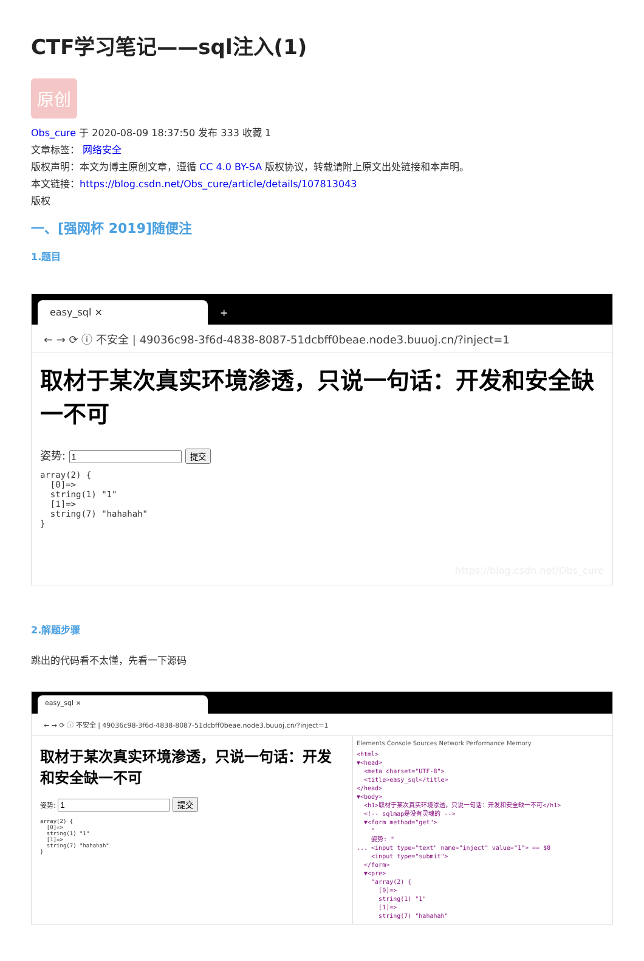CTF学习笔记——sql注入(1)
原创
Obs_cure 于 2020-08-09 18:37:50 发布 333 收藏 1
文章标签： 网络安全
版权声明：本文为博主原创文章，遵循 CC 4.0 BY-SA 版权协议，转载请附上原文出处链接和本声明。
本文链接：https://blog.csdn.net/Obs_cure/article/details/107813043
版权
一、[强网杯 2019]随便注
1.题目
easy_sql ×
+
← → ⟳ ⓘ 不安全 | 49036c98-3f6d-4838-8087-51dcbff0beae.node3.buuoj.cn/?inject=1
取材于某次真实环境渗透，只说一句话：开发和安全缺一不可
姿势: 提交
array(2) {
  [0]=>
  string(1) "1"
  [1]=>
  string(7) "hahahah"
}
https://blog.csdn.net/Obs_cure
2.解题步骤
跳出的代码看不太懂，先看一下源码
easy_sql ×
← → ⟳ ⓘ 不安全 | 49036c98-3f6d-4838-8087-51dcbff0beae.node3.buuoj.cn/?inject=1
取材于某次真实环境渗透，只说一句话：开发和安全缺一不可
姿势: 提交
array(2) {
  [0]=>
  string(1) "1"
  [1]=>
  string(7) "hahahah"
}
Elements Console Sources Network Performance Memory
<html>
▼<head>
<meta charset="UTF-8">
<title>easy_sql</title>
</head>
▼<body>
<h1>取材于某次真实环境渗透，只说一句话：开发和安全缺一不可</h1>
<!-- sqlmap是没有灵魂的 -->
▼<form method="get">
"
姿势: "
... <input type="text" name="inject" value="1"> == $0
<input type="submit">
</form>
▼<pre>
"array(2) {
[0]=>
string(1) "1"
[1]=>
string(7) "hahahah"